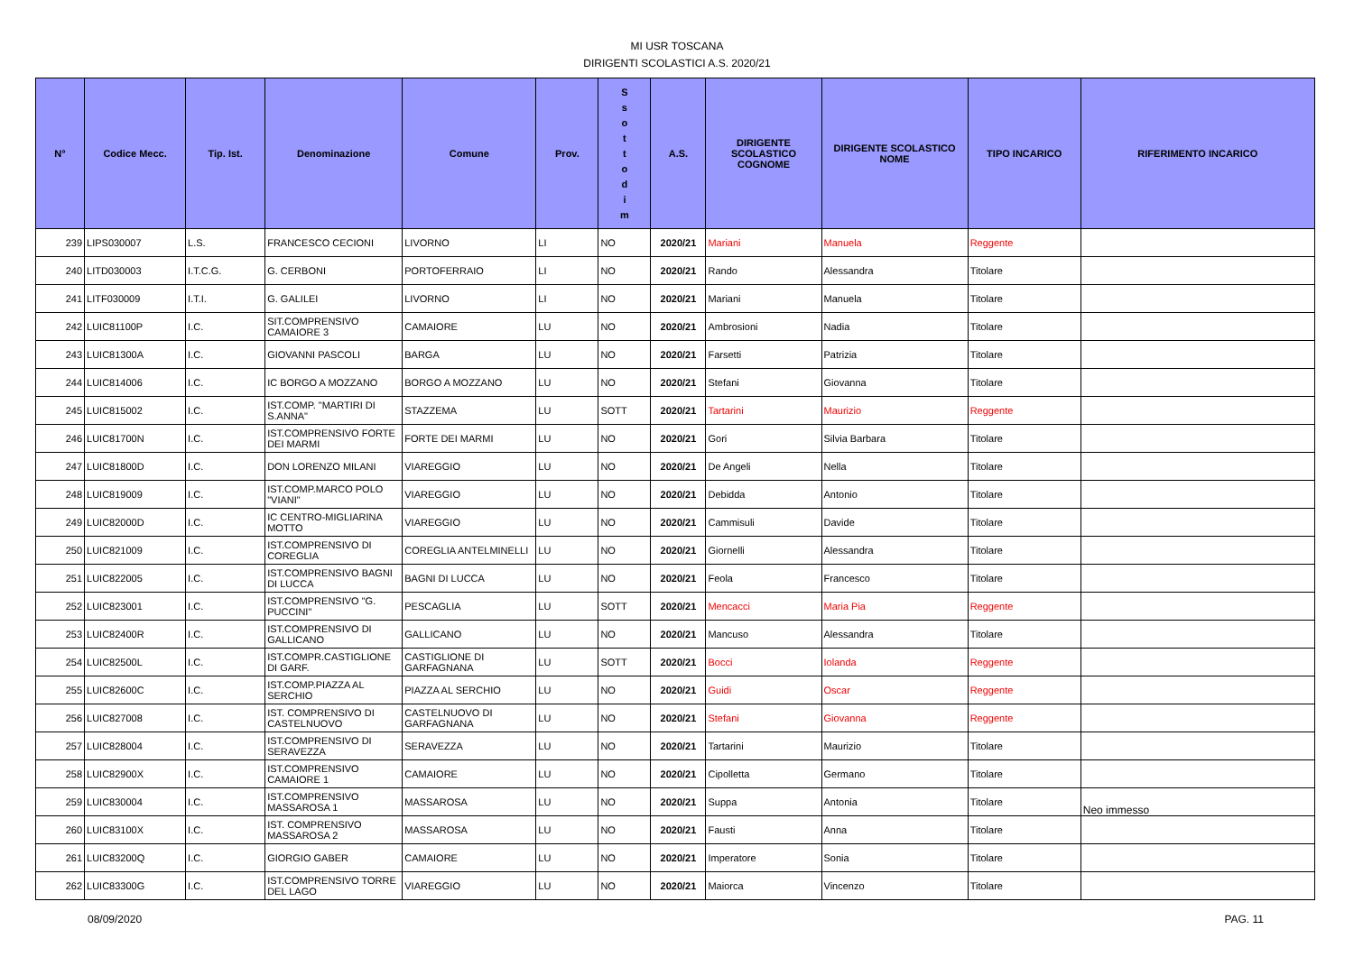MI USR TOSCANA
DIRIGENTI SCOLASTICI A.S. 2020/21
| N° | Codice Mecc. | Tip. Ist. | Denominazione | Comune | Prov. | S s o t t o d i m | A.S. | DIRIGENTE SCOLASTICO COGNOME | DIRIGENTE SCOLASTICO NOME | TIPO INCARICO | RIFERIMENTO INCARICO |
| --- | --- | --- | --- | --- | --- | --- | --- | --- | --- | --- | --- |
| 239 | LIPS030007 | L.S. | FRANCESCO CECIONI | LIVORNO | LI | NO | 2020/21 | Mariani | Manuela | Reggente | |
| 240 | LITD030003 | I.T.C.G. | G. CERBONI | PORTOFERRAIO | LI | NO | 2020/21 | Rando | Alessandra | Titolare | |
| 241 | LITF030009 | I.T.I. | G. GALILEI | LIVORNO | LI | NO | 2020/21 | Mariani | Manuela | Titolare | |
| 242 | LUIC81100P | I.C. | SIT.COMPRENSIVO CAMAIORE 3 | CAMAIORE | LU | NO | 2020/21 | Ambrosioni | Nadia | Titolare | |
| 243 | LUIC81300A | I.C. | GIOVANNI PASCOLI | BARGA | LU | NO | 2020/21 | Farsetti | Patrizia | Titolare | |
| 244 | LUIC814006 | I.C. | IC BORGO A MOZZANO | BORGO A MOZZANO | LU | NO | 2020/21 | Stefani | Giovanna | Titolare | |
| 245 | LUIC815002 | I.C. | IST.COMP. "MARTIRI DI S.ANNA" | STAZZEMA | LU | SOTT | 2020/21 | Tartarini | Maurizio | Reggente | |
| 246 | LUIC81700N | I.C. | IST.COMPRENSIVO FORTE DEI MARMI | FORTE DEI MARMI | LU | NO | 2020/21 | Gori | Silvia Barbara | Titolare | |
| 247 | LUIC81800D | I.C. | DON LORENZO MILANI | VIAREGGIO | LU | NO | 2020/21 | De Angeli | Nella | Titolare | |
| 248 | LUIC819009 | I.C. | IST.COMP.MARCO POLO "VIANI" | VIAREGGIO | LU | NO | 2020/21 | Debidda | Antonio | Titolare | |
| 249 | LUIC82000D | I.C. | IC CENTRO-MIGLIARINA MOTTO | VIAREGGIO | LU | NO | 2020/21 | Cammisuli | Davide | Titolare | |
| 250 | LUIC821009 | I.C. | IST.COMPRENSIVO DI COREGLIA | COREGLIA ANTELMINELLI | LU | NO | 2020/21 | Giornelli | Alessandra | Titolare | |
| 251 | LUIC822005 | I.C. | IST.COMPRENSIVO BAGNI DI LUCCA | BAGNI DI LUCCA | LU | NO | 2020/21 | Feola | Francesco | Titolare | |
| 252 | LUIC823001 | I.C. | IST.COMPRENSIVO "G. PUCCINI" | PESCAGLIA | LU | SOTT | 2020/21 | Mencacci | Maria Pia | Reggente | |
| 253 | LUIC82400R | I.C. | IST.COMPRENSIVO DI GALLICANO | GALLICANO | LU | NO | 2020/21 | Mancuso | Alessandra | Titolare | |
| 254 | LUIC82500L | I.C. | IST.COMPR.CASTIGLIONE DI GARF. | CASTIGLIONE DI GARFAGNANA | LU | SOTT | 2020/21 | Bocci | Iolanda | Reggente | |
| 255 | LUIC82600C | I.C. | IST.COMP.PIAZZA AL SERCHIO | PIAZZA AL SERCHIO | LU | NO | 2020/21 | Guidi | Oscar | Reggente | |
| 256 | LUIC827008 | I.C. | IST. COMPRENSIVO DI CASTELNUOVO | CASTELNUOVO DI GARFAGNANA | LU | NO | 2020/21 | Stefani | Giovanna | Reggente | |
| 257 | LUIC828004 | I.C. | IST.COMPRENSIVO DI SERAVEZZA | SERAVEZZA | LU | NO | 2020/21 | Tartarini | Maurizio | Titolare | |
| 258 | LUIC82900X | I.C. | IST.COMPRENSIVO CAMAIORE 1 | CAMAIORE | LU | NO | 2020/21 | Cipolletta | Germano | Titolare | |
| 259 | LUIC830004 | I.C. | IST.COMPRENSIVO MASSAROSA 1 | MASSAROSA | LU | NO | 2020/21 | Suppa | Antonia | Titolare | Neo immesso |
| 260 | LUIC83100X | I.C. | IST. COMPRENSIVO MASSAROSA 2 | MASSAROSA | LU | NO | 2020/21 | Fausti | Anna | Titolare | |
| 261 | LUIC83200Q | I.C. | GIORGIO GABER | CAMAIORE | LU | NO | 2020/21 | Imperatore | Sonia | Titolare | |
| 262 | LUIC83300G | I.C. | IST.COMPRENSIVO TORRE DEL LAGO | VIAREGGIO | LU | NO | 2020/21 | Maiorca | Vincenzo | Titolare | |
08/09/2020 PAG. 11